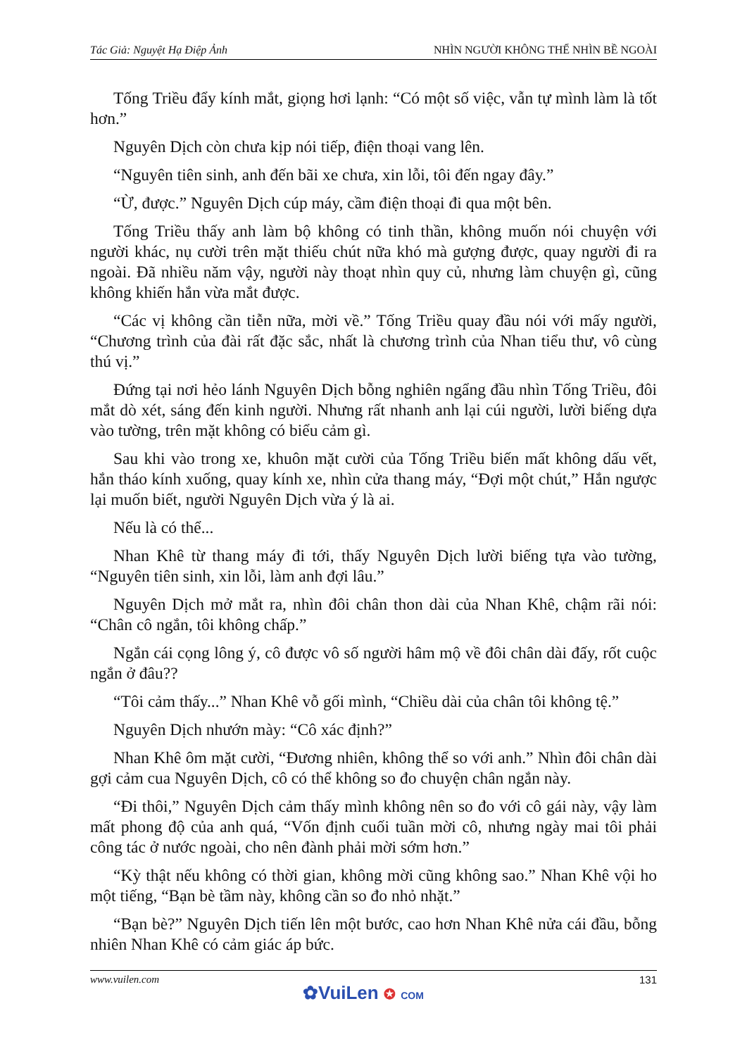Tác Giả: Nguyệt Hạ Điệp Ảnh NHÌN NGƯỜI KHÔNG THỂ NHÌN BỀ NGOÀI
Tống Triều đẩy kính mắt, giọng hơi lạnh: “Có một số việc, vẫn tự mình làm là tốt hơn.”
Nguyên Dịch còn chưa kịp nói tiếp, điện thoại vang lên.
“Nguyên tiên sinh, anh đến bãi xe chưa, xin lỗi, tôi đến ngay đây.”
“Ừ, được.” Nguyên Dịch cúp máy, cầm điện thoại đi qua một bên.
Tống Triều thấy anh làm bộ không có tinh thần, không muốn nói chuyện với người khác, nụ cười trên mặt thiếu chút nữa khó mà gượng được, quay người đi ra ngoài. Đã nhiều năm vậy, người này thoạt nhìn quy củ, nhưng làm chuyện gì, cũng không khiến hắn vừa mắt được.
“Các vị không cần tiễn nữa, mời về.” Tống Triều quay đầu nói với mấy người, “Chương trình của đài rất đặc sắc, nhất là chương trình của Nhan tiểu thư, vô cùng thú vị.”
Đứng tại nơi hẻo lánh Nguyên Dịch bỗng nghiên ngẩng đầu nhìn Tống Triều, đôi mắt dò xét, sáng đến kinh người. Nhưng rất nhanh anh lại cúi người, lười biếng dựa vào tường, trên mặt không có biểu cảm gì.
Sau khi vào trong xe, khuôn mặt cười của Tống Triều biến mất không dấu vết, hắn tháo kính xuống, quay kính xe, nhìn cửa thang máy, “Đợi một chút,” Hắn ngược lại muốn biết, người Nguyên Dịch vừa ý là ai.
Nếu là có thể...
Nhan Khê từ thang máy đi tới, thấy Nguyên Dịch lười biếng tựa vào tường, “Nguyên tiên sinh, xin lỗi, làm anh đợi lâu.”
Nguyên Dịch mở mắt ra, nhìn đôi chân thon dài của Nhan Khê, chậm rãi nói: “Chân cô ngắn, tôi không chấp.”
Ngắn cái cọng lông ý, cô được vô số người hâm mộ về đôi chân dài đấy, rốt cuộc ngắn ở đâu??
“Tôi cảm thấy...” Nhan Khê vỗ gối mình, “Chiều dài của chân tôi không tệ.”
Nguyên Dịch nhướn mày: “Cô xác định?”
Nhan Khê ôm mặt cười, “Đương nhiên, không thể so với anh.” Nhìn đôi chân dài gợi cảm cua Nguyên Dịch, cô có thể không so đo chuyện chân ngắn này.
“Đi thôi,” Nguyên Dịch cảm thấy mình không nên so đo với cô gái này, vậy làm mất phong độ của anh quá, “Vốn định cuối tuần mời cô, nhưng ngày mai tôi phải công tác ở nước ngoài, cho nên đành phải mời sớm hơn.”
“Kỳ thật nếu không có thời gian, không mời cũng không sao.” Nhan Khê vội ho một tiếng, “Bạn bè tầm này, không cần so đo nhỏ nhặt.”
“Bạn bè?” Nguyên Dịch tiến lên một bước, cao hơn Nhan Khê nửa cái đầu, bỗng nhiên Nhan Khê có cảm giác áp bức.
www.vuilen.com 131
✿VuiLen ✪ COM